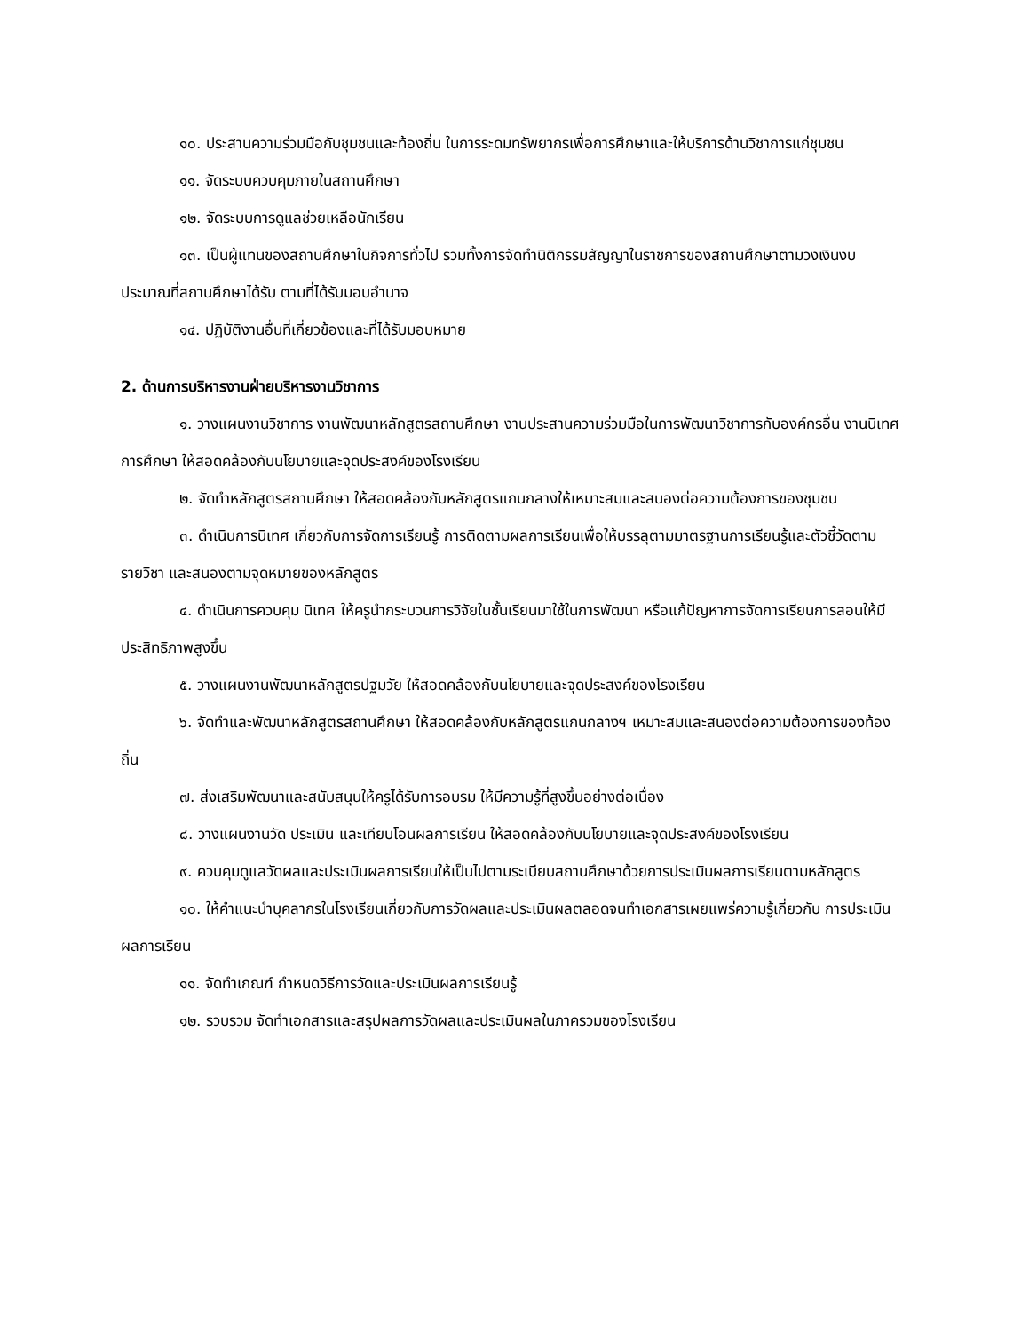๑๐. ประสานความร่วมมือกับชุมชนและท้องถิ่น ในการระดมทรัพยากรเพื่อการศึกษาและให้บริการด้านวิชาการแก่ชุมชน
๑๑. จัดระบบควบคุมภายในสถานศึกษา
๑๒. จัดระบบการดูแลช่วยเหลือนักเรียน
๑๓. เป็นผู้แทนของสถานศึกษาในกิจการทั่วไป รวมทั้งการจัดทำนิติกรรมสัญญาในราชการของสถานศึกษาตามวงเงินงบประมาณที่สถานศึกษาได้รับ ตามที่ได้รับมอบอำนาจ
๑๔. ปฏิบัติงานอื่นที่เกี่ยวข้องและที่ได้รับมอบหมาย
2. ด้านการบริหารงานฝ่ายบริหารงานวิชาการ
๑. วางแผนงานวิชาการ งานพัฒนาหลักสูตรสถานศึกษา งานประสานความร่วมมือในการพัฒนาวิชาการกับองค์กรอื่น งานนิเทศการศึกษา ให้สอดคล้องกับนโยบายและจุดประสงค์ของโรงเรียน
๒. จัดทำหลักสูตรสถานศึกษา ให้สอดคล้องกับหลักสูตรแกนกลางให้เหมาะสมและสนองต่อความต้องการของชุมชน
๓. ดำเนินการนิเทศ เกี่ยวกับการจัดการเรียนรู้ การติดตามผลการเรียนเพื่อให้บรรลุตามมาตรฐานการเรียนรู้และตัวชี้วัดตามรายวิชา และสนองตามจุดหมายของหลักสูตร
๔. ดำเนินการควบคุม นิเทศ ให้ครูนำกระบวนการวิจัยในชั้นเรียนมาใช้ในการพัฒนา หรือแก้ปัญหาการจัดการเรียนการสอนให้มีประสิทธิภาพสูงขึ้น
๕. วางแผนงานพัฒนาหลักสูตรปฐมวัย ให้สอดคล้องกับนโยบายและจุดประสงค์ของโรงเรียน
๖. จัดทำและพัฒนาหลักสูตรสถานศึกษา ให้สอดคล้องกับหลักสูตรแกนกลางฯ เหมาะสมและสนองต่อความต้องการของท้องถิ่น
๗. ส่งเสริมพัฒนาและสนับสนุนให้ครูได้รับการอบรม ให้มีความรู้ที่สูงขึ้นอย่างต่อเนื่อง
๘. วางแผนงานวัด ประเมิน และเทียบโอนผลการเรียน ให้สอดคล้องกับนโยบายและจุดประสงค์ของโรงเรียน
๙. ควบคุมดูแลวัดผลและประเมินผลการเรียนให้เป็นไปตามระเบียบสถานศึกษาด้วยการประเมินผลการเรียนตามหลักสูตร
๑๐. ให้คำแนะนำบุคลากรในโรงเรียนเกี่ยวกับการวัดผลและประเมินผลตลอดจนทำเอกสารเผยแพร่ความรู้เกี่ยวกับ การประเมินผลการเรียน
๑๑. จัดทำเกณฑ์ กำหนดวิธีการวัดและประเมินผลการเรียนรู้
๑๒. รวบรวม จัดทำเอกสารและสรุปผลการวัดผลและประเมินผลในภาครวมของโรงเรียน